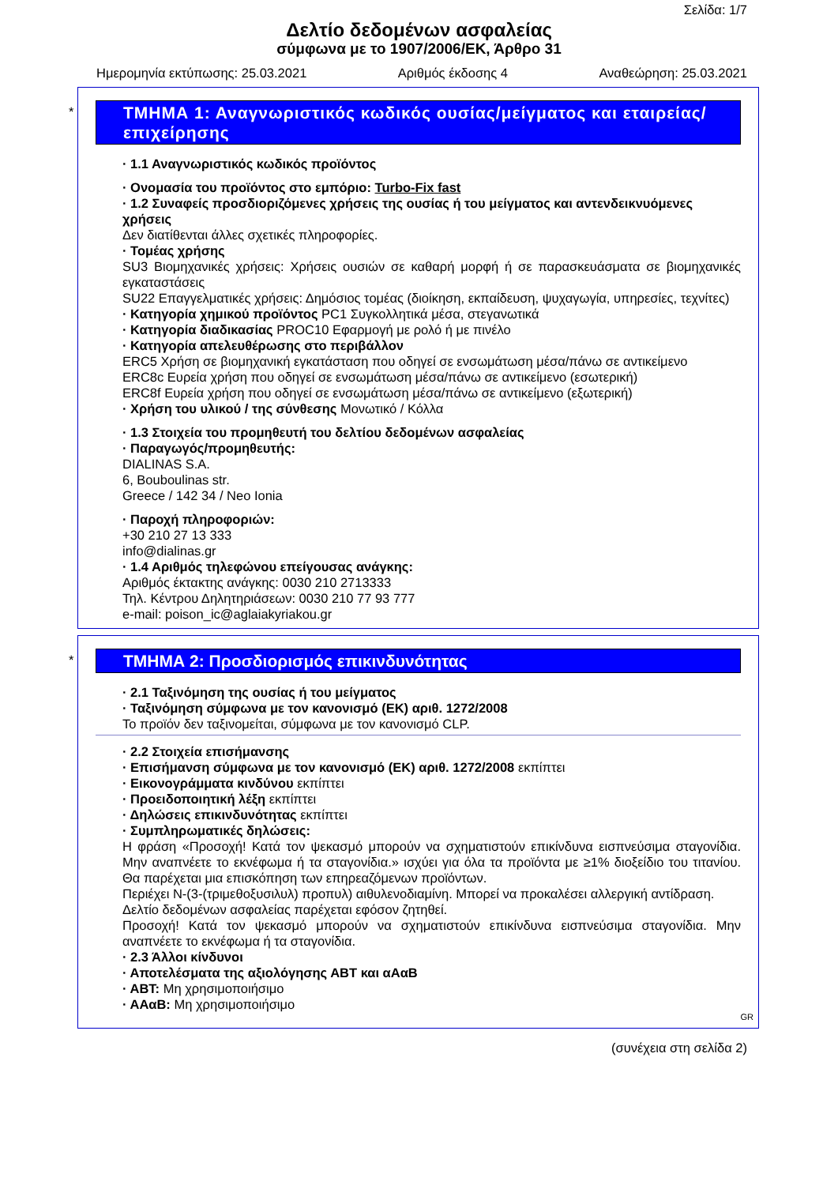Σελίδα: 1/7
Δελτίο δεδομένων ασφαλείας
σύμφωνα με το 1907/2006/ΕΚ, Άρθρο 31
Ημερομηνία εκτύπωσης: 25.03.2021 Αριθμός έκδοσης 4 Αναθεώρηση: 25.03.2021
*
ΤΜΗΜΑ 1: Αναγνωριστικός κωδικός ουσίας/μείγματος και εταιρείας/ επιχείρησης
· 1.1 Αναγνωριστικός κωδικός προϊόντος
· Ονομασία του προϊόντος στο εμπόριο: Turbo-Fix fast
· 1.2 Συναφείς προσδιοριζόμενες χρήσεις της ουσίας ή του μείγματος και αντενδεικνυόμενες χρήσεις
Δεν διατίθενται άλλες σχετικές πληροφορίες.
· Τομέας χρήσης
SU3 Βιομηχανικές χρήσεις: Χρήσεις ουσιών σε καθαρή μορφή ή σε παρασκευάσματα σε βιομηχανικές εγκαταστάσεις
SU22 Επαγγελματικές χρήσεις: Δημόσιος τομέας (διοίκηση, εκπαίδευση, ψυχαγωγία, υπηρεσίες, τεχνίτες)
· Κατηγορία χημικού προϊόντος PC1 Συγκολλητικά μέσα, στεγανωτικά
· Κατηγορία διαδικασίας PROC10 Εφαρμογή με ρολό ή με πινέλο
· Κατηγορία απελευθέρωσης στο περιβάλλον
ERC5 Χρήση σε βιομηχανική εγκατάσταση που οδηγεί σε ενσωμάτωση μέσα/πάνω σε αντικείμενο
ERC8c Ευρεία χρήση που οδηγεί σε ενσωμάτωση μέσα/πάνω σε αντικείμενο (εσωτερική)
ERC8f Ευρεία χρήση που οδηγεί σε ενσωμάτωση μέσα/πάνω σε αντικείμενο (εξωτερική)
· Χρήση του υλικού / της σύνθεσης Μονωτικό / Κόλλα
· 1.3 Στοιχεία του προμηθευτή του δελτίου δεδομένων ασφαλείας
· Παραγωγός/προμηθευτής:
DIALINAS S.A.
6, Bouboulinas str.
Greece / 142 34 / Neo Ionia
· Παροχή πληροφοριών:
+30 210 27 13 333
info@dialinas.gr
· 1.4 Αριθμός τηλεφώνου επείγουσας ανάγκης:
Αριθμός έκτακτης ανάγκης: 0030 210 2713333
Τηλ. Κέντρου Δηλητηριάσεων: 0030 210 77 93 777
e-mail: poison_ic@aglaiakyriakou.gr
*
ΤΜΗΜΑ 2: Προσδιορισμός επικινδυνότητας
· 2.1 Ταξινόμηση της ουσίας ή του μείγματος
· Ταξινόμηση σύμφωνα με τον κανονισμό (ΕΚ) αριθ. 1272/2008
Το προϊόν δεν ταξινομείται, σύμφωνα με τον κανονισμό CLP.
· 2.2 Στοιχεία επισήμανσης
· Επισήμανση σύμφωνα με τον κανονισμό (ΕΚ) αριθ. 1272/2008 εκπίπτει
· Εικονογράμματα κινδύνου εκπίπτει
· Προειδοποιητική λέξη εκπίπτει
· Δηλώσεις επικινδυνότητας εκπίπτει
· Συμπληρωματικές δηλώσεις:
Η φράση «Προσοχή! Κατά τον ψεκασμό μπορούν να σχηματιστούν επικίνδυνα εισπνεύσιμα σταγονίδια. Μην αναπνέετε το εκνέφωμα ή τα σταγονίδια.» ισχύει για όλα τα προϊόντα με ≥1% διοξείδιο του τιτανίου. Θα παρέχεται μια επισκόπηση των επηρεαζόμενων προϊόντων.
Περιέχει N-(3-(τριμεθοξυσιλυλ) προπυλ) αιθυλενοδιαμίνη. Μπορεί να προκαλέσει αλλεργική αντίδραση.
Δελτίο δεδομένων ασφαλείας παρέχεται εφόσον ζητηθεί.
Προσοχή! Κατά τον ψεκασμό μπορούν να σχηματιστούν επικίνδυνα εισπνεύσιμα σταγονίδια. Μην αναπνέετε το εκνέφωμα ή τα σταγονίδια.
· 2.3 Άλλοι κίνδυνοι
· Αποτελέσματα της αξιολόγησης ΑΒΤ και αΑαΒ
· ΑΒΤ: Μη χρησιμοποιήσιμο
· ΑΑαΒ: Μη χρησιμοποιήσιμο
GR
(συνέχεια στη σελίδα 2)